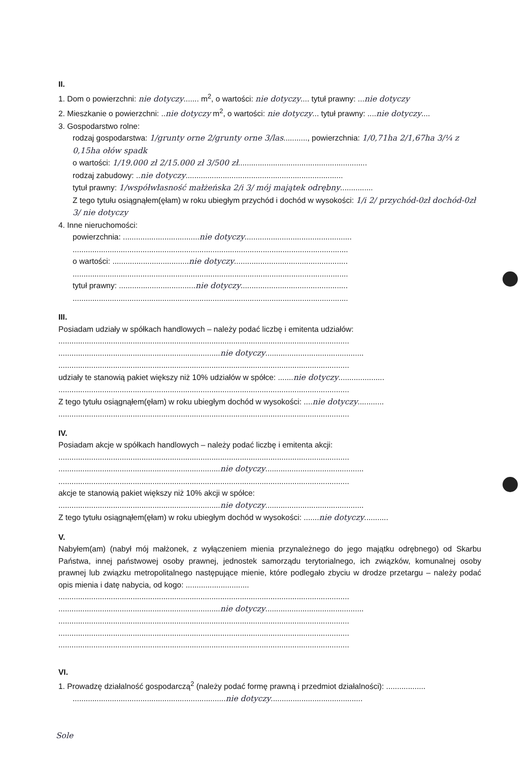II.
1. Dom o powierzchni: nie dotyczy....... m<sup>2</sup>, o wartości: nie dotyczy.... tytuł prawny: ...nie dotyczy
2. Mieszkanie o powierzchni: ..nie dotyczy m<sup>2</sup>, o wartości: nie dotyczy... tytuł prawny: ....nie dotyczy....
3. Gospodarstwo rolne:
rodzaj gospodarstwa: 1/grunty orne 2/grunty orne 3/las..........., powierzchnia: 1/0,71ha 2/1,67ha 3/¼ z 0,15ha ołów spadk
o wartości: 1/19.000 zł 2/15.000 zł 3/500 zł...........................................................
rodzaj zabudowy: ..nie dotyczy........................................................................
tytuł prawny: 1/współwłasność małżeńska 2/i 3/ mój majątek odrębny...............
Z tego tytułu osiągnąłem(ęłam) w roku ubiegłym przychód i dochód w wysokości: 1/i 2/ przychód-0zł dochód-0zł 3/ nie dotyczy
4. Inne nieruchomości:
powierzchnia: ...................................nie dotyczy.................................................
..............................................................................................................................
o wartości: ...................................nie dotyczy....................................................
..............................................................................................................................
tytuł prawny: ...................................nie dotyczy.................................................
..............................................................................................................................
III.
Posiadam udziały w spółkach handlowych – należy podać liczbę i emitenta udziałów:
.....................................................................................................................................
..........................................................................nie dotyczy.............................................
.....................................................................................................................................
udziały te stanowią pakiet większy niż 10% udziałów w spółce: .......nie dotyczy.....................
.....................................................................................................................................
Z tego tytułu osiągnąłem(ęłam) w roku ubiegłym dochód w wysokości: ....nie dotyczy............
.....................................................................................................................................
IV.
Posiadam akcje w spółkach handlowych – należy podać liczbę i emitenta akcji:
.....................................................................................................................................
..........................................................................nie dotyczy.............................................
.....................................................................................................................................
akcje te stanowią pakiet większy niż 10% akcji w spółce:
..........................................................................nie dotyczy.............................................
Z tego tytułu osiągnąłem(ęłam) w roku ubiegłym dochód w wysokości: .......nie dotyczy...........
V.
Nabyłem(am) (nabył mój małżonek, z wyłączeniem mienia przynależnego do jego majątku odrębnego) od Skarbu Państwa, innej państwowej osoby prawnej, jednostek samorządu terytorialnego, ich związków, komunalnej osoby prawnej lub związku metropolitalnego następujące mienie, które podlegało zbyciu w drodze przetargu – należy podać opis mienia i datę nabycia, od kogo: .............................
.....................................................................................................................................
..........................................................................nie dotyczy.............................................
.....................................................................................................................................
.....................................................................................................................................
.....................................................................................................................................
VI.
1. Prowadzę działalność gospodarczą<sup>2</sup> (należy podać formę prawną i przedmiot działalności): ..................
......................................................................nie dotyczy..........................................
Sole